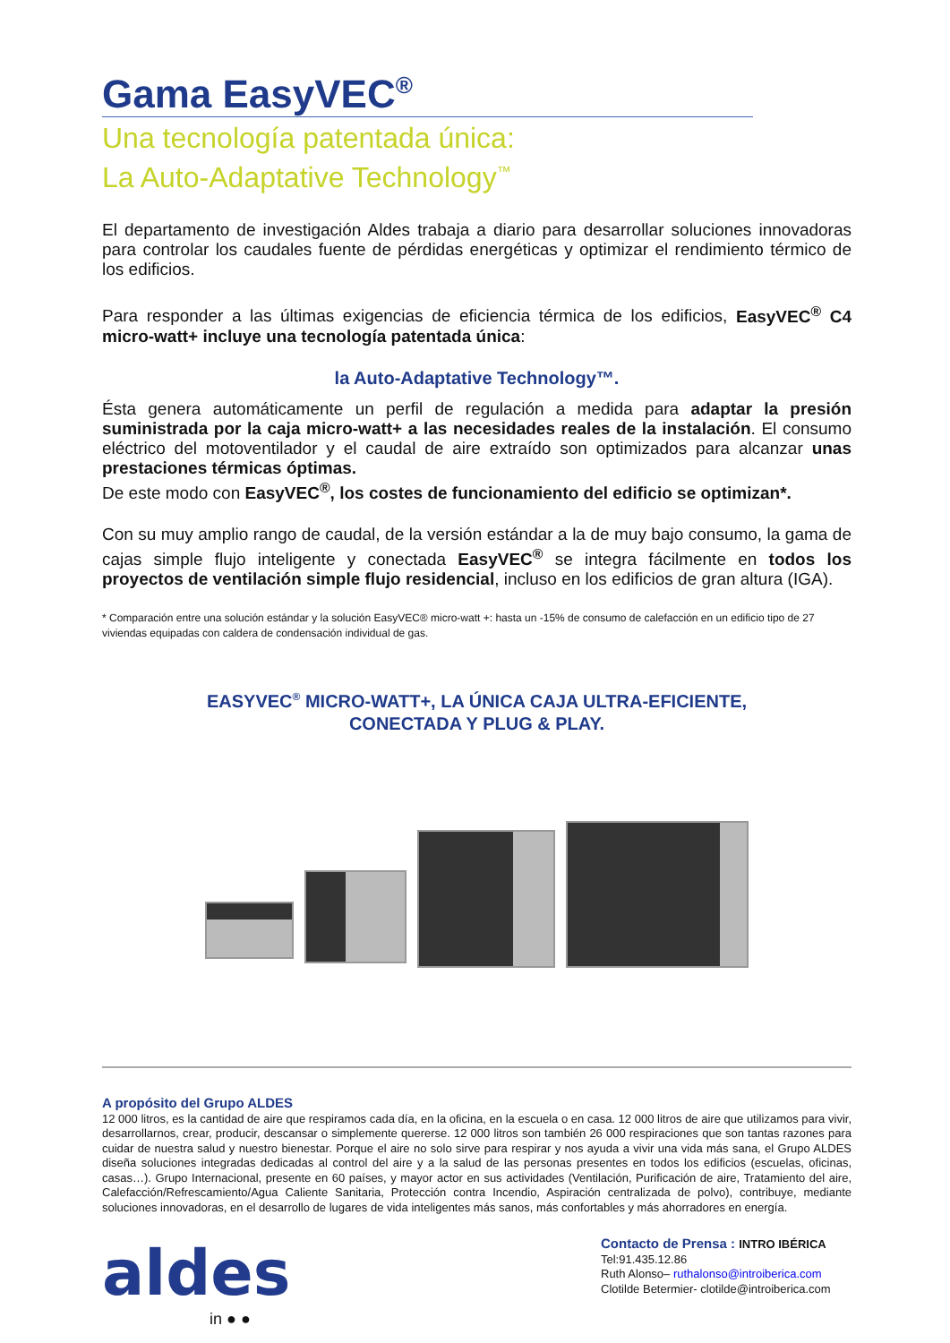Gama EasyVEC<sup>®</sup>
Una tecnología patentada única:
La Auto-Adaptative Technology<sup>™</sup>
El departamento de investigación Aldes trabaja a diario para desarrollar soluciones innovadoras para controlar los caudales fuente de pérdidas energéticas y optimizar el rendimiento térmico de los edificios.
Para responder a las últimas exigencias de eficiencia térmica de los edificios, EasyVEC<sup>®</sup> C4 micro-watt+ incluye una tecnología patentada única:
la Auto-Adaptative Technology™.
Ésta genera automáticamente un perfil de regulación a medida para adaptar la presión suministrada por la caja micro-watt+ a las necesidades reales de la instalación. El consumo eléctrico del motoventilador y el caudal de aire extraído son optimizados para alcanzar unas prestaciones térmicas óptimas.
De este modo con EasyVEC<sup>®</sup>, los costes de funcionamiento del edificio se optimizan*.
Con su muy amplio rango de caudal, de la versión estándar a la de muy bajo consumo, la gama de cajas simple flujo inteligente y conectada EasyVEC<sup>®</sup> se integra fácilmente en todos los proyectos de ventilación simple flujo residencial, incluso en los edificios de gran altura (IGA).
* Comparación entre una solución estándar y la solución EasyVEC® micro-watt +: hasta un -15% de consumo de calefacción en un edificio tipo de 27 viviendas equipadas con caldera de condensación individual de gas.
EASYVEC<sup>®</sup> MICRO-WATT+, LA ÚNICA CAJA ULTRA-EFICIENTE,
CONECTADA Y PLUG & PLAY.
A propósito del Grupo ALDES
12 000 litros, es la cantidad de aire que respiramos cada día, en la oficina, en la escuela o en casa. 12 000 litros de aire que utilizamos para vivir, desarrollarnos, crear, producir, descansar o simplemente quererse. 12 000 litros son también 26 000 respiraciones que son tantas razones para cuidar de nuestra salud y nuestro bienestar. Porque el aire no solo sirve para respirar y nos ayuda a vivir una vida más sana, el Grupo ALDES diseña soluciones integradas dedicadas al control del aire y a la salud de las personas presentes en todos los edificios (escuelas, oficinas, casas…). Grupo Internacional, presente en 60 países, y mayor actor en sus actividades (Ventilación, Purificación de aire, Tratamiento del aire, Calefacción/Refrescamiento/Agua Caliente Sanitaria, Protección contra Incendio, Aspiración centralizada de polvo), contribuye, mediante soluciones innovadoras, en el desarrollo de lugares de vida inteligentes más sanos, más confortables y más ahorradores en energía.
aldes
in ● ●
Contacto de Prensa : INTRO IBÉRICA
Tel:91.435.12.86
Ruth Alonso– ruthalonso@introiberica.com
Clotilde Betermier- clotilde@introiberica.com